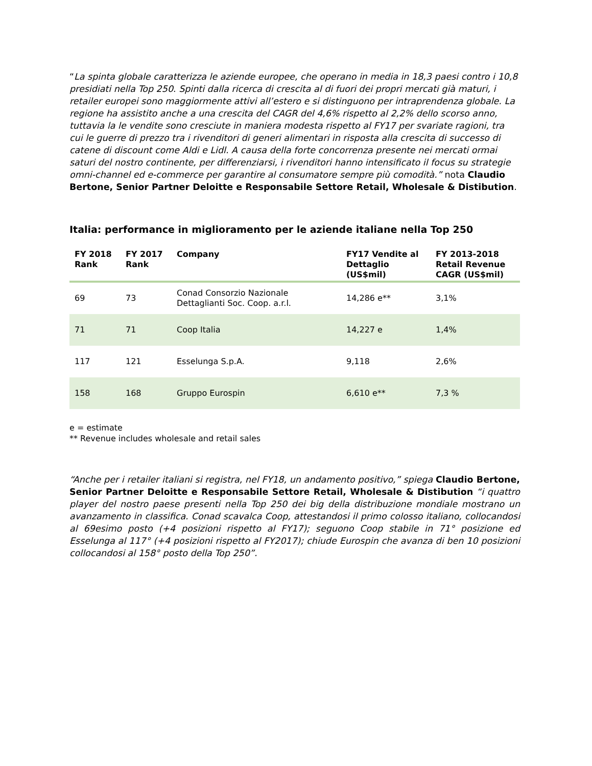“La spinta globale caratterizza le aziende europee, che operano in media in 18,3 paesi contro i 10,8 presidiati nella Top 250. Spinti dalla ricerca di crescita al di fuori dei propri mercati già maturi, i retailer europei sono maggiormente attivi all’estero e si distinguono per intraprendenza globale. La regione ha assistito anche a una crescita del CAGR del 4,6% rispetto al 2,2% dello scorso anno, tuttavia la le vendite sono cresciute in maniera modesta rispetto al FY17 per svariate ragioni, tra cui le guerre di prezzo tra i rivenditori di generi alimentari in risposta alla crescita di successo di catene di discount come Aldi e Lidl. A causa della forte concorrenza presente nei mercati ormai saturi del nostro continente, per differenziarsi, i rivenditori hanno intensificato il focus su strategie omni-channel ed e-commerce per garantire al consumatore sempre più comodità.” nota Claudio Bertone, Senior Partner Deloitte e Responsabile Settore Retail, Wholesale & Distibution.
Italia: performance in miglioramento per le aziende italiane nella Top 250
| FY 2018 Rank | FY 2017 Rank | Company | FY17 Vendite al Dettaglio (US$mil) | FY 2013-2018 Retail Revenue CAGR (US$mil) |
| --- | --- | --- | --- | --- |
| 69 | 73 | Conad Consorzio Nazionale Dettaglianti Soc. Coop. a.r.l. | 14,286 e** | 3,1% |
| 71 | 71 | Coop Italia | 14,227 e | 1,4% |
| 117 | 121 | Esselunga S.p.A. | 9,118 | 2,6% |
| 158 | 168 | Gruppo Eurospin | 6,610 e** | 7,3 % |
e = estimate
** Revenue includes wholesale and retail sales
“Anche per i retailer italiani si registra, nel FY18, un andamento positivo,” spiega Claudio Bertone, Senior Partner Deloitte e Responsabile Settore Retail, Wholesale & Distibution “i quattro player del nostro paese presenti nella Top 250 dei big della distribuzione mondiale mostrano un avanzamento in classifica. Conad scavalca Coop, attestandosi il primo colosso italiano, collocandosi al 69esimo posto (+4 posizioni rispetto al FY17); seguono Coop stabile in 71° posizione ed Esselunga al 117° (+4 posizioni rispetto al FY2017); chiude Eurospin che avanza di ben 10 posizioni collocandosi al 158° posto della Top 250”.